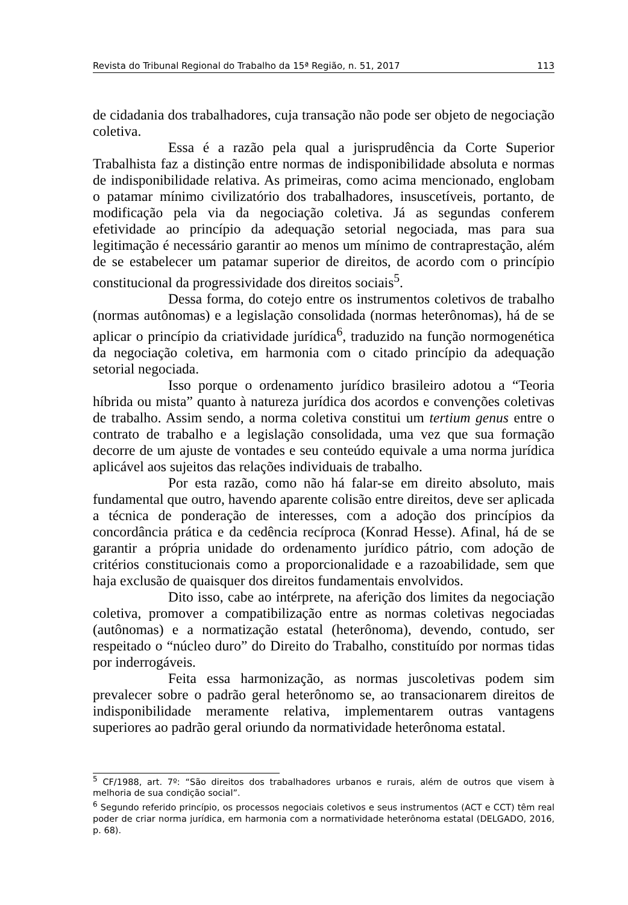Revista do Tribunal Regional do Trabalho da 15ª Região, n. 51, 2017 113
de cidadania dos trabalhadores, cuja transação não pode ser objeto de negociação coletiva.
Essa é a razão pela qual a jurisprudência da Corte Superior Trabalhista faz a distinção entre normas de indisponibilidade absoluta e normas de indisponibilidade relativa. As primeiras, como acima mencionado, englobam o patamar mínimo civilizatório dos trabalhadores, insuscetíveis, portanto, de modificação pela via da negociação coletiva. Já as segundas conferem efetividade ao princípio da adequação setorial negociada, mas para sua legitimação é necessário garantir ao menos um mínimo de contraprestação, além de se estabelecer um patamar superior de direitos, de acordo com o princípio constitucional da progressividade dos direitos sociais<sup>5</sup>.
Dessa forma, do cotejo entre os instrumentos coletivos de trabalho (normas autônomas) e a legislação consolidada (normas heterônomas), há de se aplicar o princípio da criatividade jurídica<sup>6</sup>, traduzido na função normogenética da negociação coletiva, em harmonia com o citado princípio da adequação setorial negociada.
Isso porque o ordenamento jurídico brasileiro adotou a “Teoria híbrida ou mista” quanto à natureza jurídica dos acordos e convenções coletivas de trabalho. Assim sendo, a norma coletiva constitui um tertium genus entre o contrato de trabalho e a legislação consolidada, uma vez que sua formação decorre de um ajuste de vontades e seu conteúdo equivale a uma norma jurídica aplicável aos sujeitos das relações individuais de trabalho.
Por esta razão, como não há falar-se em direito absoluto, mais fundamental que outro, havendo aparente colisão entre direitos, deve ser aplicada a técnica de ponderação de interesses, com a adoção dos princípios da concordância prática e da cedência recíproca (Konrad Hesse). Afinal, há de se garantir a própria unidade do ordenamento jurídico pátrio, com adoção de critérios constitucionais como a proporcionalidade e a razoabilidade, sem que haja exclusão de quaisquer dos direitos fundamentais envolvidos.
Dito isso, cabe ao intérprete, na aferição dos limites da negociação coletiva, promover a compatibilização entre as normas coletivas negociadas (autônomas) e a normatização estatal (heterônoma), devendo, contudo, ser respeitado o “núcleo duro” do Direito do Trabalho, constituído por normas tidas por inderrogáveis.
Feita essa harmonização, as normas juscoletivas podem sim prevalecer sobre o padrão geral heterônomo se, ao transacionarem direitos de indisponibilidade meramente relativa, implementarem outras vantagens superiores ao padrão geral oriundo da normatividade heterônoma estatal.
<sup>5</sup> CF/1988, art. 7º: “São direitos dos trabalhadores urbanos e rurais, além de outros que visem à melhoria de sua condição social”.
<sup>6</sup> Segundo referido princípio, os processos negociais coletivos e seus instrumentos (ACT e CCT) têm real poder de criar norma jurídica, em harmonia com a normatividade heterônoma estatal (DELGADO, 2016, p. 68).